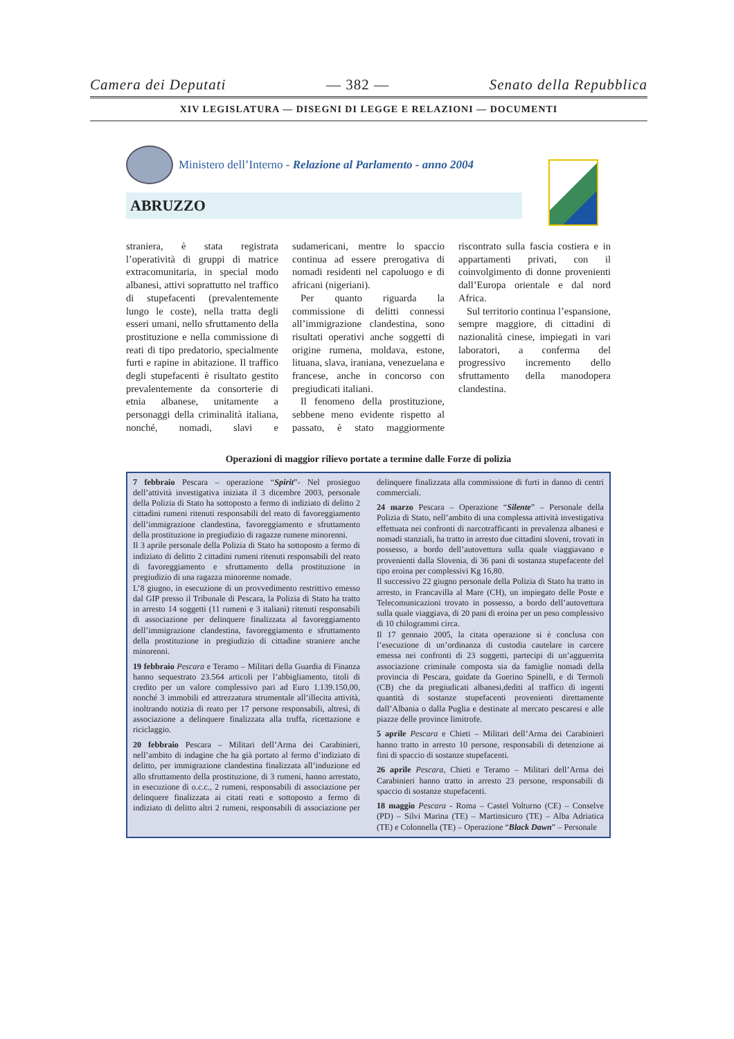Camera dei Deputati — 382 — Senato della Repubblica
XIV LEGISLATURA — DISEGNI DI LEGGE E RELAZIONI — DOCUMENTI
Ministero dell’Interno - Relazione al Parlamento - anno 2004
ABRUZZO
straniera, è stata registrata l’operatività di gruppi di matrice extracomunitaria, in special modo albanesi, attivi soprattutto nel traffico di stupefacenti (prevalentemente lungo le coste), nella tratta degli esseri umani, nello sfruttamento della prostituzione e nella commissione di reati di tipo predatorio, specialmente furti e rapine in abitazione. Il traffico degli stupefacenti è risultato gestito prevalentemente da consorterie di etnia albanese, unitamente a personaggi della criminalità italiana, nonché, nomadi, slavi e sudamericani, mentre lo spaccio continua ad essere prerogativa di nomadi residenti nel capoluogo e di africani (nigeriani).
Per quanto riguarda la commissione di delitti connessi all’immigrazione clandestina, sono risultati operativi anche soggetti di origine rumena, moldava, estone, lituana, slava, iraniana, venezuelana e francese, anche in concorso con pregiudicati italiani.
Il fenomeno della prostituzione, sebbene meno evidente rispetto al passato, è stato maggiormente riscontrato sulla fascia costiera e in appartamenti privati, con il coinvolgimento di donne provenienti dall’Europa orientale e dal nord Africa.
Sul territorio continua l’espansione, sempre maggiore, di cittadini di nazionalità cinese, impiegati in vari laboratori, a conferma del progressivo incremento dello sfruttamento della manodopera clandestina.
Operazioni di maggior rilievo portate a termine dalle Forze di polizia
7 febbraio Pescara – operazione “Spirit”- Nel prosieguo dell’attività investigativa iniziata il 3 dicembre 2003, personale della Polizia di Stato ha sottoposto a fermo di indiziato di delitto 2 cittadini rumeni ritenuti responsabili del reato di favoreggiamento dell’immigrazione clandestina, favoreggiamento e sfruttamento della prostituzione in pregiudizio di ragazze rumene minorenni.
Il 3 aprile personale della Polizia di Stato ha sottoposto a fermo di indiziato di delitto 2 cittadini rumeni ritenuti responsabili del reato di favoreggiamento e sfruttamento della prostituzione in pregiudizio di una ragazza minorenne nomade.
L’8 giugno, in esecuzione di un provvedimento restrittivo emesso dal GIP presso il Tribunale di Pescara, la Polizia di Stato ha tratto in arresto 14 soggetti (11 rumeni e 3 italiani) ritenuti responsabili di associazione per delinquere finalizzata al favoreggiamento dell’immigrazione clandestina, favoreggiamento e sfruttamento della prostituzione in pregiudizio di cittadine straniere anche minorenni.
19 febbraio Pescara e Teramo – Militari della Guardia di Finanza hanno sequestrato 23.564 articoli per l’abbigliamento, titoli di credito per un valore complessivo pari ad Euro 1.139.150,00, nonché 3 immobili ed attrezzatura strumentale all’illecita attività, inoltrando notizia di reato per 17 persone responsabili, altresì, di associazione a delinquere finalizzata alla truffa, ricettazione e riciclaggio.
20 febbraio Pescara – Militari dell’Arma dei Carabinieri, nell’ambito di indagine che ha già portato al fermo d’indiziato di delitto, per immigrazione clandestina finalizzata all’induzione ed allo sfruttamento della prostituzione, di 3 rumeni, hanno arrestato, in esecuzione di o.c.c., 2 rumeni, responsabili di associazione per delinquere finalizzata ai citati reati e sottoposto a fermo di indiziato di delitto altri 2 rumeni, responsabili di associazione per delinquere finalizzata alla commissione di furti in danno di centri commerciali.
24 marzo Pescara – Operazione “Silente” – Personale della Polizia di Stato, nell’ambito di una complessa attività investigativa effettuata nei confronti di narcotrafficanti in prevalenza albanesi e nomadi stanziali, ha tratto in arresto due cittadini sloveni, trovati in possesso, a bordo dell’autovettura sulla quale viaggiavano e provenienti dalla Slovenia, di 36 pani di sostanza stupefacente del tipo eroina per complessivi Kg 16,80.
Il successivo 22 giugno personale della Polizia di Stato ha tratto in arresto, in Francavilla al Mare (CH), un impiegato delle Poste e Telecomunicazioni trovato in possesso, a bordo dell’autovettura sulla quale viaggiava, di 20 pani di eroina per un peso complessivo di 10 chilogrammi circa.
Il 17 gennaio 2005, la citata operazione si è conclusa con l’esecuzione di un’ordinanza di custodia cautelare in carcere emessa nei confronti di 23 soggetti, partecipi di un’agguerrita associazione criminale composta sia da famiglie nomadi della provincia di Pescara, guidate da Guerino Spinelli, e di Termoli (CB) che da pregiudicati albanesi,dediti al traffico di ingenti quantità di sostanze stupefacenti provenienti direttamente dall’Albania o dalla Puglia e destinate al mercato pescaresi e alle piazze delle province limitrofe.
5 aprile Pescara e Chieti – Militari dell’Arma dei Carabinieri hanno tratto in arresto 10 persone, responsabili di detenzione ai fini di spaccio di sostanze stupefacenti.
26 aprile Pescara, Chieti e Teramo – Militari dell’Arma dei Carabinieri hanno tratto in arresto 23 persone, responsabili di spaccio di sostanze stupefacenti.
18 maggio Pescara - Roma – Castel Volturno (CE) – Conselve (PD) – Silvi Marina (TE) – Martinsicuro (TE) – Alba Adriatica (TE) e Colonnella (TE) – Operazione “Black Dawn” – Personale